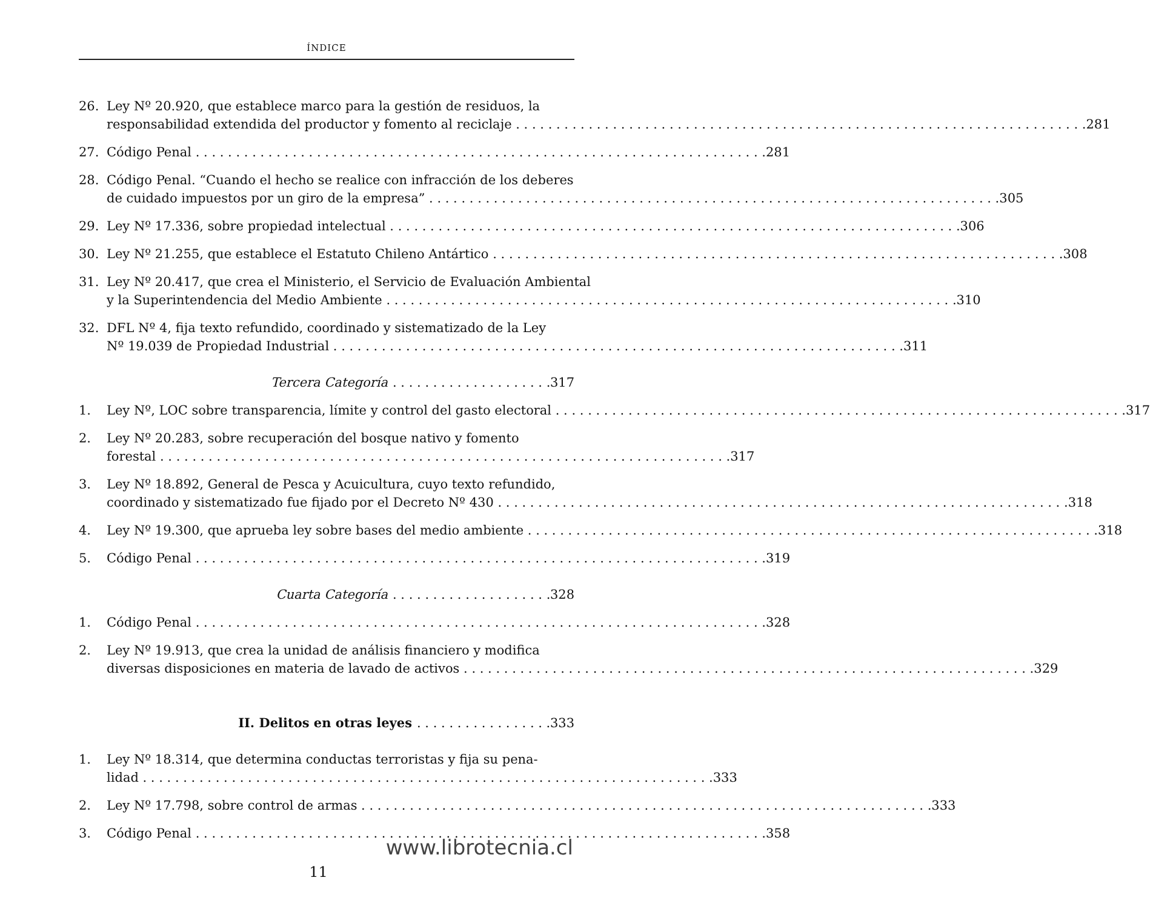ÍNDICE
26. Ley Nº 20.920, que establece marco para la gestión de residuos, la
responsabilidad extendida del productor y fomento al reciclaje 281
27. Código Penal 281
28. Código Penal. “Cuando el hecho se realice con infracción de los deberes
de cuidado impuestos por un giro de la empresa” 305
29. Ley Nº 17.336, sobre propiedad intelectual 306
30. Ley Nº 21.255, que establece el Estatuto Chileno Antártico 308
31. Ley Nº 20.417, que crea el Ministerio, el Servicio de Evaluación Ambiental
y la Superintendencia del Medio Ambiente 310
32. DFL Nº 4, fija texto refundido, coordinado y sistematizado de la Ley
Nº 19.039 de Propiedad Industrial 311
Tercera Categoría 317
1. Ley Nº, LOC sobre transparencia, límite y control del gasto electoral 317
2. Ley Nº 20.283, sobre recuperación del bosque nativo y fomento
forestal 317
3. Ley Nº 18.892, General de Pesca y Acuicultura, cuyo texto refundido,
coordinado y sistematizado fue fijado por el Decreto Nº 430 318
4. Ley Nº 19.300, que aprueba ley sobre bases del medio ambiente 318
5. Código Penal 319
Cuarta Categoría 328
1. Código Penal 328
2. Ley Nº 19.913, que crea la unidad de análisis financiero y modifica
diversas disposiciones en materia de lavado de activos 329
II. Delitos en otras leyes 333
1. Ley Nº 18.314, que determina conductas terroristas y fija su pena-
lidad 333
2. Ley Nº 17.798, sobre control de armas 333
3. Código Penal 358
www.librotecnia.cl
11